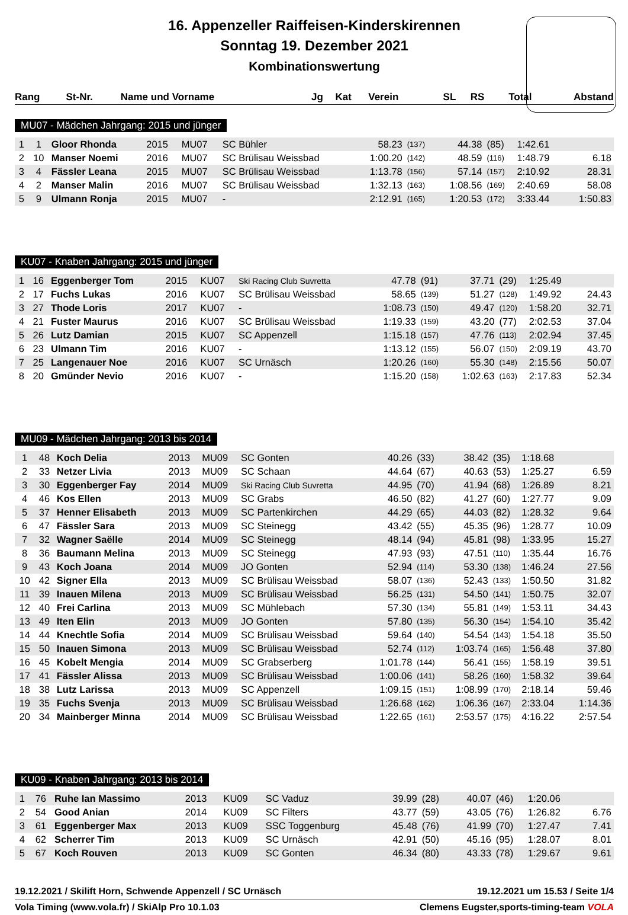16. Appenzeller Raiffeisen-Kinderskirennen
Sonntag 19. Dezember 2021
Kombinationswertung
| Rang | St-Nr. | Name und Vorname | Jg | Kat | Verein | SL | | RS | | Total | Abstand |
| --- | --- | --- | --- | --- | --- | --- | --- | --- | --- | --- | --- |
MU07 - Mädchen Jahrgang: 2015 und jünger
| 1 | 1 | Gloor Rhonda | 2015 | MU07 | SC Bühler | 58.23 | (137) | 44.38 | (85) | 1:42.61 | |
| 2 | 10 | Manser Noemi | 2016 | MU07 | SC Brülisau Weissbad | 1:00.20 | (142) | 48.59 | (116) | 1:48.79 | 6.18 |
| 3 | 4 | Fässler Leana | 2015 | MU07 | SC Brülisau Weissbad | 1:13.78 | (156) | 57.14 | (157) | 2:10.92 | 28.31 |
| 4 | 2 | Manser Malin | 2016 | MU07 | SC Brülisau Weissbad | 1:32.13 | (163) | 1:08.56 | (169) | 2:40.69 | 58.08 |
| 5 | 9 | Ulmann Ronja | 2015 | MU07 | - | 2:12.91 | (165) | 1:20.53 | (172) | 3:33.44 | 1:50.83 |
KU07 - Knaben Jahrgang: 2015 und jünger
| 1 | 16 | Eggenberger Tom | 2015 | KU07 | Ski Racing Club Suvretta | 47.78 | (91) | 37.71 | (29) | 1:25.49 | |
| 2 | 17 | Fuchs Lukas | 2016 | KU07 | SC Brülisau Weissbad | 58.65 | (139) | 51.27 | (128) | 1:49.92 | 24.43 |
| 3 | 27 | Thode Loris | 2017 | KU07 | - | 1:08.73 | (150) | 49.47 | (120) | 1:58.20 | 32.71 |
| 4 | 21 | Fuster Maurus | 2016 | KU07 | SC Brülisau Weissbad | 1:19.33 | (159) | 43.20 | (77) | 2:02.53 | 37.04 |
| 5 | 26 | Lutz Damian | 2015 | KU07 | SC Appenzell | 1:15.18 | (157) | 47.76 | (113) | 2:02.94 | 37.45 |
| 6 | 23 | Ulmann Tim | 2016 | KU07 | - | 1:13.12 | (155) | 56.07 | (150) | 2:09.19 | 43.70 |
| 7 | 25 | Langenauer Noe | 2016 | KU07 | SC Urnäsch | 1:20.26 | (160) | 55.30 | (148) | 2:15.56 | 50.07 |
| 8 | 20 | Gmünder Nevio | 2016 | KU07 | - | 1:15.20 | (158) | 1:02.63 | (163) | 2:17.83 | 52.34 |
MU09 - Mädchen Jahrgang: 2013 bis 2014
| 1 | 48 | Koch Delia | 2013 | MU09 | SC Gonten | 40.26 | (33) | 38.42 | (35) | 1:18.68 | |
| 2 | 33 | Netzer Livia | 2013 | MU09 | SC Schaan | 44.64 | (67) | 40.63 | (53) | 1:25.27 | 6.59 |
| 3 | 30 | Eggenberger Fay | 2014 | MU09 | Ski Racing Club Suvretta | 44.95 | (70) | 41.94 | (68) | 1:26.89 | 8.21 |
| 4 | 46 | Kos Ellen | 2013 | MU09 | SC Grabs | 46.50 | (82) | 41.27 | (60) | 1:27.77 | 9.09 |
| 5 | 37 | Henner Elisabeth | 2013 | MU09 | SC Partenkirchen | 44.29 | (65) | 44.03 | (82) | 1:28.32 | 9.64 |
| 6 | 47 | Fässler Sara | 2013 | MU09 | SC Steinegg | 43.42 | (55) | 45.35 | (96) | 1:28.77 | 10.09 |
| 7 | 32 | Wagner Saëlle | 2014 | MU09 | SC Steinegg | 48.14 | (94) | 45.81 | (98) | 1:33.95 | 15.27 |
| 8 | 36 | Baumann Melina | 2013 | MU09 | SC Steinegg | 47.93 | (93) | 47.51 | (110) | 1:35.44 | 16.76 |
| 9 | 43 | Koch Joana | 2014 | MU09 | JO Gonten | 52.94 | (114) | 53.30 | (138) | 1:46.24 | 27.56 |
| 10 | 42 | Signer Ella | 2013 | MU09 | SC Brülisau Weissbad | 58.07 | (136) | 52.43 | (133) | 1:50.50 | 31.82 |
| 11 | 39 | Inauen Milena | 2013 | MU09 | SC Brülisau Weissbad | 56.25 | (131) | 54.50 | (141) | 1:50.75 | 32.07 |
| 12 | 40 | Frei Carlina | 2013 | MU09 | SC Mühlebach | 57.30 | (134) | 55.81 | (149) | 1:53.11 | 34.43 |
| 13 | 49 | Iten Elin | 2013 | MU09 | JO Gonten | 57.80 | (135) | 56.30 | (154) | 1:54.10 | 35.42 |
| 14 | 44 | Knechtle Sofia | 2014 | MU09 | SC Brülisau Weissbad | 59.64 | (140) | 54.54 | (143) | 1:54.18 | 35.50 |
| 15 | 50 | Inauen Simona | 2013 | MU09 | SC Brülisau Weissbad | 52.74 | (112) | 1:03.74 | (165) | 1:56.48 | 37.80 |
| 16 | 45 | Kobelt Mengia | 2014 | MU09 | SC Grabserberg | 1:01.78 | (144) | 56.41 | (155) | 1:58.19 | 39.51 |
| 17 | 41 | Fässler Alissa | 2013 | MU09 | SC Brülisau Weissbad | 1:00.06 | (141) | 58.26 | (160) | 1:58.32 | 39.64 |
| 18 | 38 | Lutz Larissa | 2013 | MU09 | SC Appenzell | 1:09.15 | (151) | 1:08.99 | (170) | 2:18.14 | 59.46 |
| 19 | 35 | Fuchs Svenja | 2013 | MU09 | SC Brülisau Weissbad | 1:26.68 | (162) | 1:06.36 | (167) | 2:33.04 | 1:14.36 |
| 20 | 34 | Mainberger Minna | 2014 | MU09 | SC Brülisau Weissbad | 1:22.65 | (161) | 2:53.57 | (175) | 4:16.22 | 2:57.54 |
KU09 - Knaben Jahrgang: 2013 bis 2014
| 1 | 76 | Ruhe Ian Massimo | 2013 | KU09 | SC Vaduz | 39.99 | (28) | 40.07 | (46) | 1:20.06 | |
| 2 | 54 | Good Anian | 2014 | KU09 | SC Filters | 43.77 | (59) | 43.05 | (76) | 1:26.82 | 6.76 |
| 3 | 61 | Eggenberger Max | 2013 | KU09 | SSC Toggenburg | 45.48 | (76) | 41.99 | (70) | 1:27.47 | 7.41 |
| 4 | 62 | Scherrer Tim | 2013 | KU09 | SC Urnäsch | 42.91 | (50) | 45.16 | (95) | 1:28.07 | 8.01 |
| 5 | 67 | Koch Rouven | 2013 | KU09 | SC Gonten | 46.34 | (80) | 43.33 | (78) | 1:29.67 | 9.61 |
19.12.2021 / Skilift Horn, Schwende Appenzell / SC Urnäsch 19.12.2021 um 15.53 / Seite 1/4
Vola Timing (www.vola.fr) / SkiAlp Pro 10.1.03 Clemens Eugster,sports-timing-team VOLA